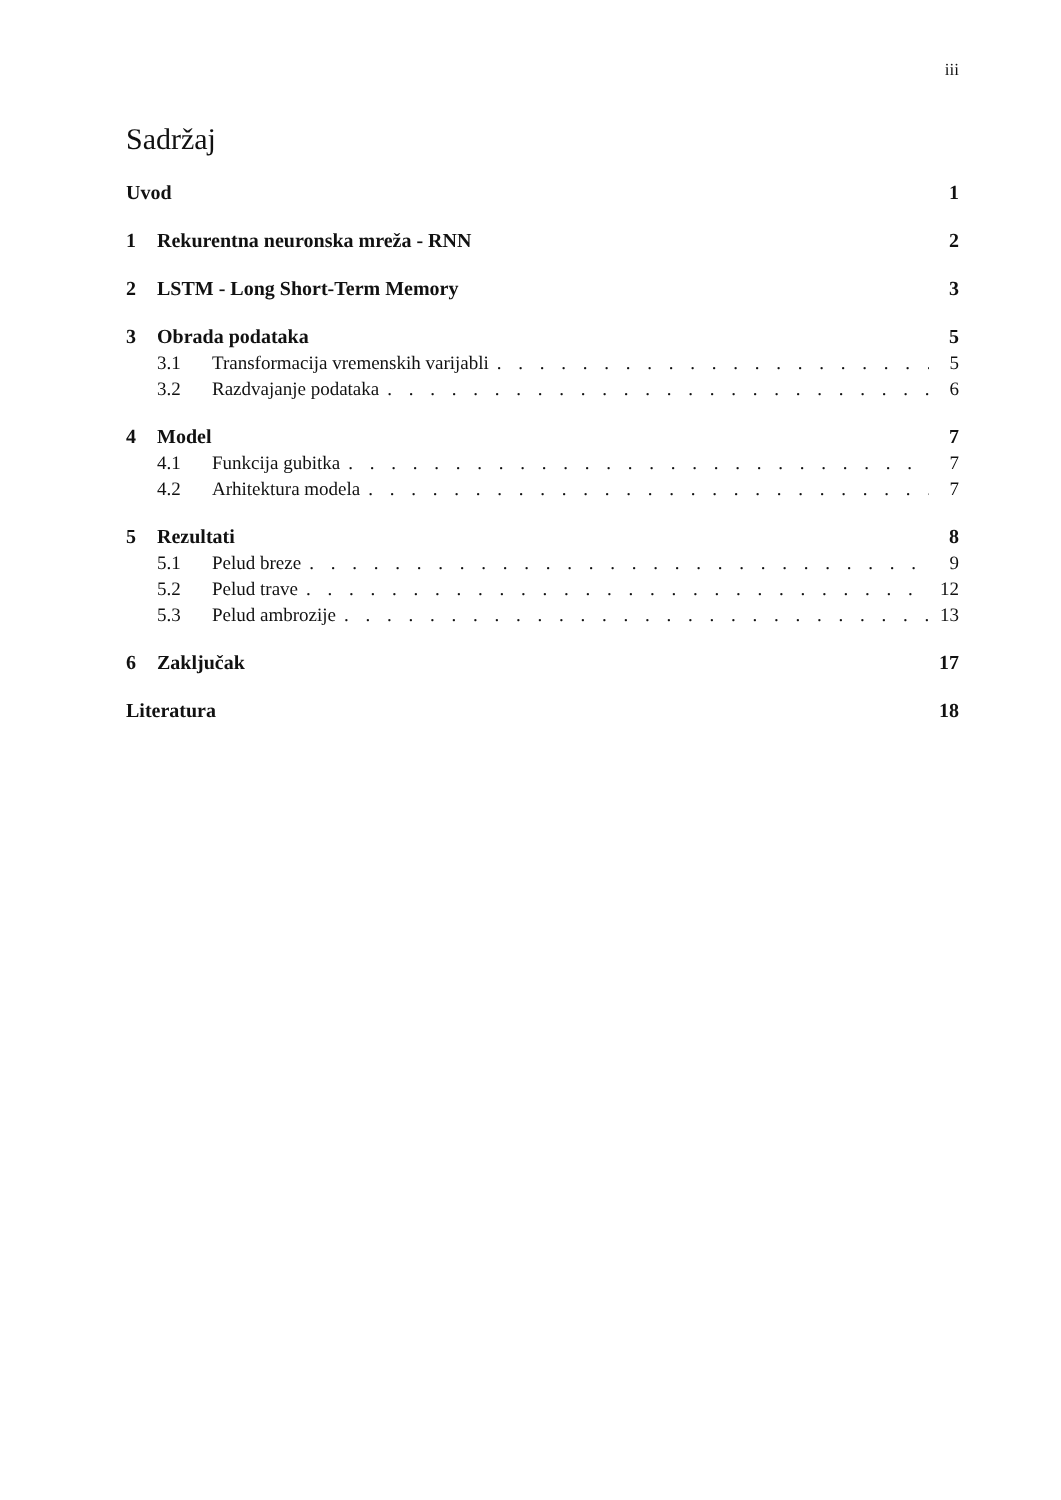iii
Sadržaj
Uvod 1
1 Rekurentna neuronska mreža - RNN 2
2 LSTM - Long Short-Term Memory 3
3 Obrada podataka 5
3.1 Transformacija vremenskih varijabli 5
3.2 Razdvajanje podataka 6
4 Model 7
4.1 Funkcija gubitka 7
4.2 Arhitektura modela 7
5 Rezultati 8
5.1 Pelud breze 9
5.2 Pelud trave 12
5.3 Pelud ambrozije 13
6 Zaključak 17
Literatura 18